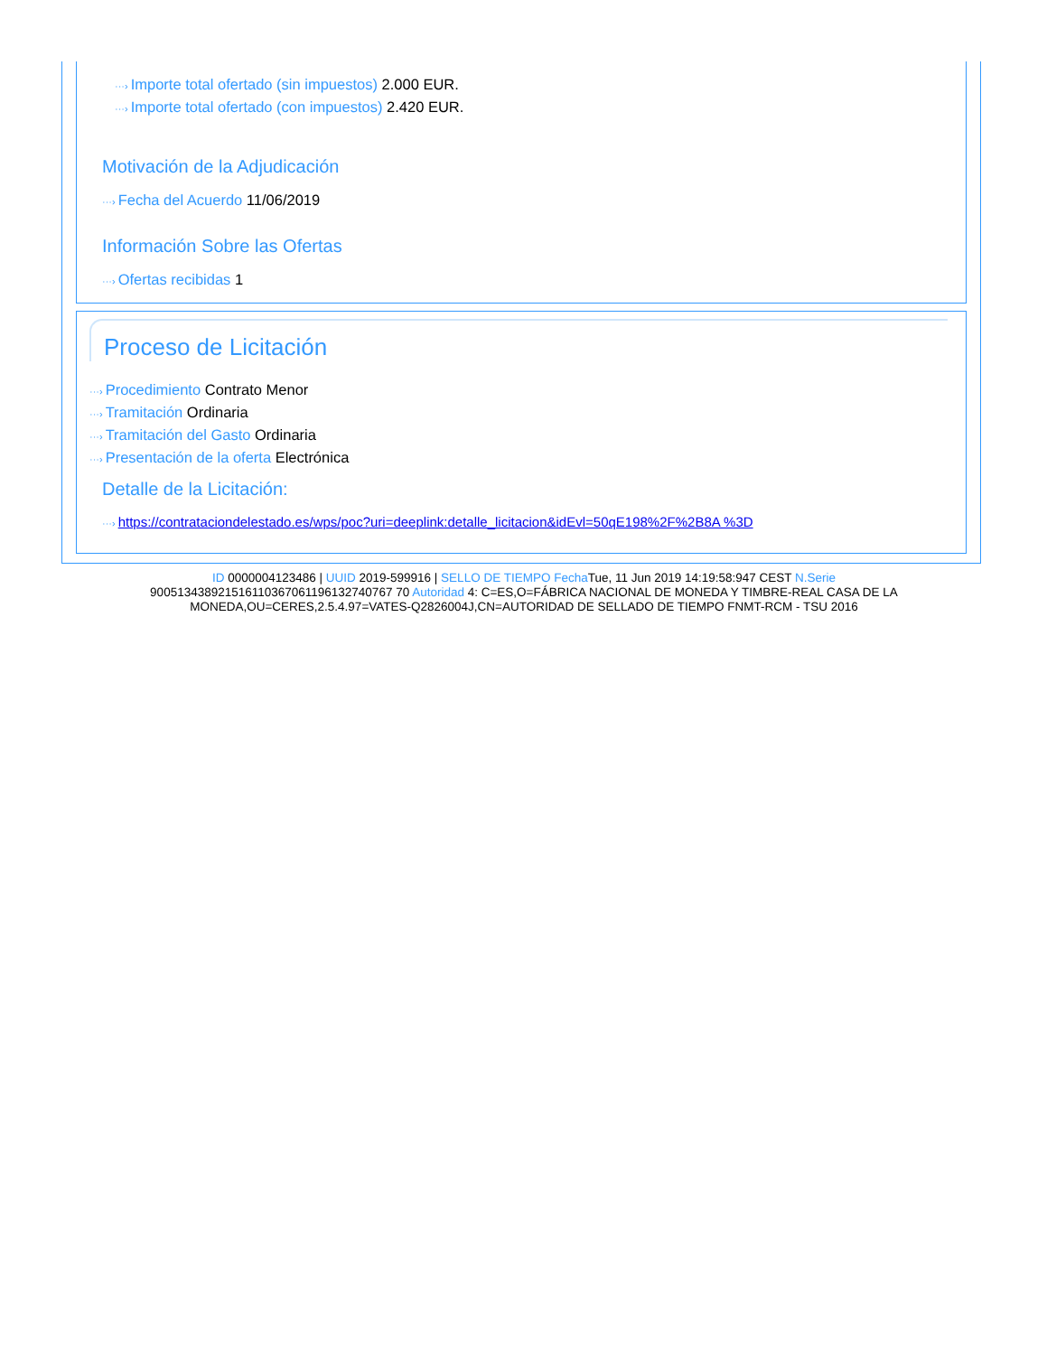···› Importe total ofertado (sin impuestos) 2.000 EUR.
···› Importe total ofertado (con impuestos) 2.420 EUR.
Motivación de la Adjudicación
···› Fecha del Acuerdo 11/06/2019
Información Sobre las Ofertas
···› Ofertas recibidas 1
Proceso de Licitación
···› Procedimiento Contrato Menor
···› Tramitación Ordinaria
···› Tramitación del Gasto Ordinaria
···› Presentación de la oferta Electrónica
Detalle de la Licitación:
···› https://contrataciondelestado.es/wps/poc?uri=deeplink:detalle_licitacion&idEvl=50qE198%2F%2B8A %3D
ID 0000004123486 | UUID 2019-599916 | SELLO DE TIEMPO Fecha Tue, 11 Jun 2019 14:19:58:947 CEST N.Serie 900513438921516110367061196132740767 70 Autoridad 4: C=ES,O=FÁBRICA NACIONAL DE MONEDA Y TIMBRE-REAL CASA DE LA MONEDA,OU=CERES,2.5.4.97=VATES-Q2826004J,CN=AUTORIDAD DE SELLADO DE TIEMPO FNMT-RCM - TSU 2016